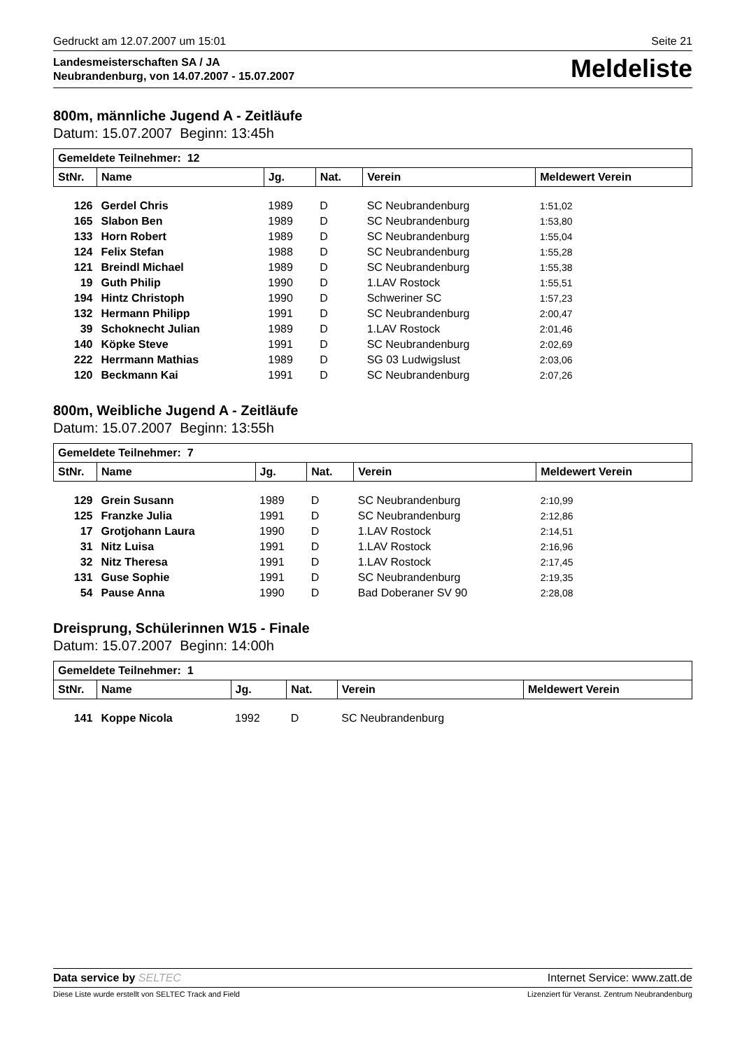Gedruckt am 12.07.2007 um 15:01 Seite 21
Landesmeisterschaften SA / JA
Neubrandenburg, von 14.07.2007 - 15.07.2007
Meldeliste
800m, männliche Jugend A - Zeitläufe
Datum: 15.07.2007 Beginn: 13:45h
| Gemeldete Teilnehmer: 12 | | | | | |
| --- | --- | --- | --- | --- | --- |
| StNr. | Name | Jg. | Nat. | Verein | Meldewert Verein |
| 126 | Gerdel Chris | 1989 | D | SC Neubrandenburg | 1:51,02 |
| 165 | Slabon Ben | 1989 | D | SC Neubrandenburg | 1:53,80 |
| 133 | Horn Robert | 1989 | D | SC Neubrandenburg | 1:55,04 |
| 124 | Felix Stefan | 1988 | D | SC Neubrandenburg | 1:55,28 |
| 121 | Breindl Michael | 1989 | D | SC Neubrandenburg | 1:55,38 |
| 19 | Guth Philip | 1990 | D | 1.LAV Rostock | 1:55,51 |
| 194 | Hintz Christoph | 1990 | D | Schweriner SC | 1:57,23 |
| 132 | Hermann Philipp | 1991 | D | SC Neubrandenburg | 2:00,47 |
| 39 | Schoknecht Julian | 1989 | D | 1.LAV Rostock | 2:01,46 |
| 140 | Köpke Steve | 1991 | D | SC Neubrandenburg | 2:02,69 |
| 222 | Herrmann Mathias | 1989 | D | SG 03 Ludwigslust | 2:03,06 |
| 120 | Beckmann Kai | 1991 | D | SC Neubrandenburg | 2:07,26 |
800m, Weibliche Jugend A - Zeitläufe
Datum: 15.07.2007 Beginn: 13:55h
| Gemeldete Teilnehmer: 7 | | | | | |
| --- | --- | --- | --- | --- | --- |
| StNr. | Name | Jg. | Nat. | Verein | Meldewert Verein |
| 129 | Grein Susann | 1989 | D | SC Neubrandenburg | 2:10,99 |
| 125 | Franzke Julia | 1991 | D | SC Neubrandenburg | 2:12,86 |
| 17 | Grotjohann Laura | 1990 | D | 1.LAV Rostock | 2:14,51 |
| 31 | Nitz Luisa | 1991 | D | 1.LAV Rostock | 2:16,96 |
| 32 | Nitz Theresa | 1991 | D | 1.LAV Rostock | 2:17,45 |
| 131 | Guse Sophie | 1991 | D | SC Neubrandenburg | 2:19,35 |
| 54 | Pause Anna | 1990 | D | Bad Doberaner SV 90 | 2:28,08 |
Dreisprung, Schülerinnen W15 - Finale
Datum: 15.07.2007 Beginn: 14:00h
| Gemeldete Teilnehmer: 1 | | | | | |
| --- | --- | --- | --- | --- | --- |
| StNr. | Name | Jg. | Nat. | Verein | Meldewert Verein |
| 141 | Koppe Nicola | 1992 | D | SC Neubrandenburg | |
Data service by SELTEC Internet Service: www.zatt.de
Diese Liste wurde erstellt von SELTEC Track and Field Lizenziert für Veranst. Zentrum Neubrandenburg